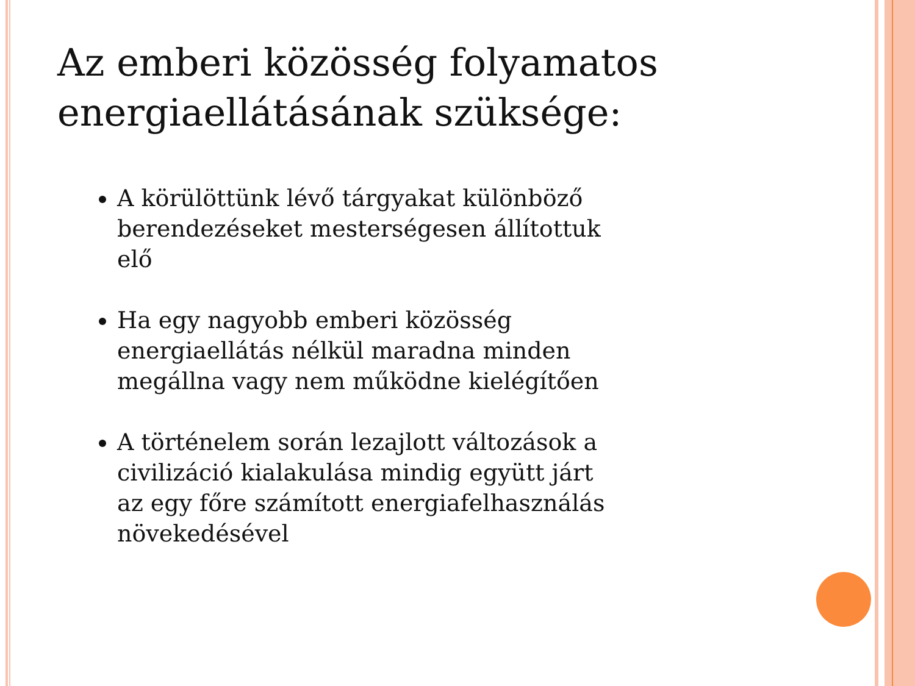Az emberi közösség folyamatos energiaellátásának szüksége:
A körülöttünk lévő tárgyakat különböző berendezéseket mesterségesen állítottuk elő
Ha egy nagyobb emberi közösség energiaellátás nélkül maradna minden megállna vagy nem működne kielégítően
A történelem során lezajlott változások a civilizáció kialakulása mindig együtt járt az egy főre számított energiafelhasználás növekedésével